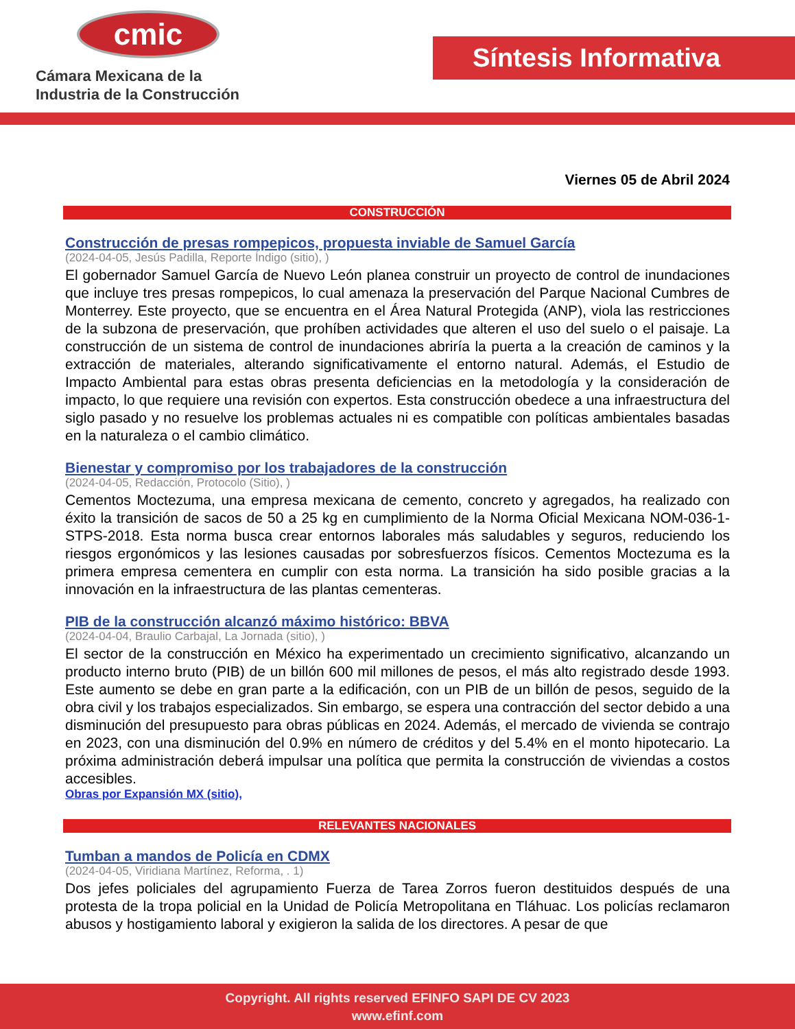cmic
Cámara Mexicana de la
Industria de la Construcción
Síntesis Informativa
Viernes 05 de Abril 2024
CONSTRUCCIÓN
Construcción de presas rompepicos, propuesta inviable de Samuel García
(2024-04-05, Jesús Padilla, Reporte Índigo (sitio), )
El gobernador Samuel García de Nuevo León planea construir un proyecto de control de inundaciones que incluye tres presas rompepicos, lo cual amenaza la preservación del Parque Nacional Cumbres de Monterrey. Este proyecto, que se encuentra en el Área Natural Protegida (ANP), viola las restricciones de la subzona de preservación, que prohíben actividades que alteren el uso del suelo o el paisaje. La construcción de un sistema de control de inundaciones abriría la puerta a la creación de caminos y la extracción de materiales, alterando significativamente el entorno natural. Además, el Estudio de Impacto Ambiental para estas obras presenta deficiencias en la metodología y la consideración de impacto, lo que requiere una revisión con expertos. Esta construcción obedece a una infraestructura del siglo pasado y no resuelve los problemas actuales ni es compatible con políticas ambientales basadas en la naturaleza o el cambio climático.
Bienestar y compromiso por los trabajadores de la construcción
(2024-04-05, Redacción, Protocolo (Sitio), )
Cementos Moctezuma, una empresa mexicana de cemento, concreto y agregados, ha realizado con éxito la transición de sacos de 50 a 25 kg en cumplimiento de la Norma Oficial Mexicana NOM-036-1-STPS-2018. Esta norma busca crear entornos laborales más saludables y seguros, reduciendo los riesgos ergonómicos y las lesiones causadas por sobresfuerzos físicos. Cementos Moctezuma es la primera empresa cementera en cumplir con esta norma. La transición ha sido posible gracias a la innovación en la infraestructura de las plantas cementeras.
PIB de la construcción alcanzó máximo histórico: BBVA
(2024-04-04, Braulio Carbajal, La Jornada (sitio), )
El sector de la construcción en México ha experimentado un crecimiento significativo, alcanzando un producto interno bruto (PIB) de un billón 600 mil millones de pesos, el más alto registrado desde 1993. Este aumento se debe en gran parte a la edificación, con un PIB de un billón de pesos, seguido de la obra civil y los trabajos especializados. Sin embargo, se espera una contracción del sector debido a una disminución del presupuesto para obras públicas en 2024. Además, el mercado de vivienda se contrajo en 2023, con una disminución del 0.9% en número de créditos y del 5.4% en el monto hipotecario. La próxima administración deberá impulsar una política que permita la construcción de viviendas a costos accesibles.
Obras por Expansión MX (sitio),
RELEVANTES NACIONALES
Tumban a mandos de Policía en CDMX
(2024-04-05, Viridiana Martínez, Reforma, . 1)
Dos jefes policiales del agrupamiento Fuerza de Tarea Zorros fueron destituidos después de una protesta de la tropa policial en la Unidad de Policía Metropolitana en Tláhuac. Los policías reclamaron abusos y hostigamiento laboral y exigieron la salida de los directores. A pesar de que
Copyright. All rights reserved EFINFO SAPI DE CV 2023
www.efinf.com